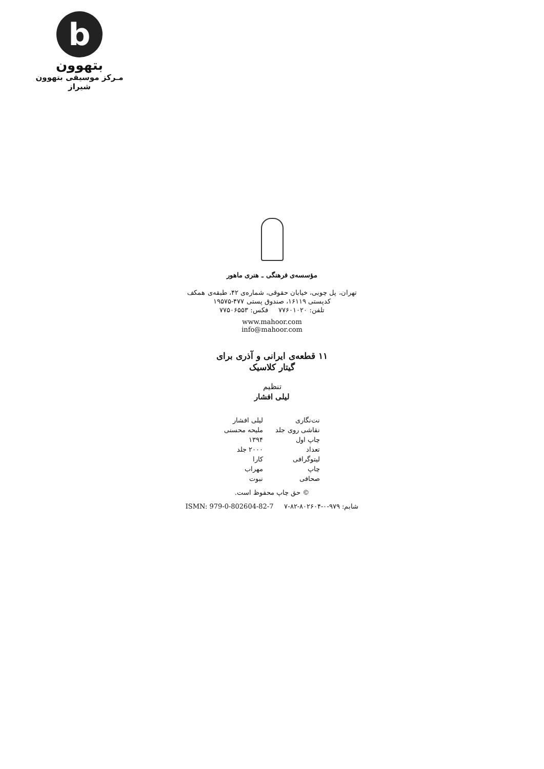b
بتهوون
مـرکز موسیقی بتهوون شیراز
مؤسسه‌ی فرهنگی ـ هنری ماهور
تهران، پل چوبی، خیابان حقوقی، شماره‌ی ۴۲، طبقه‌ی همکف
کدپستی ۱۶۱۱۹، صندوق پستی ۴۷۷-۱۹۵۷۵
تلفن: ۷۷۶۰۱۰۲۰ فکس: ۷۷۵۰۶۵۵۳
www.mahoor.com
info@mahoor.com
۱۱ قطعه‌ی ایرانی و آذری برای
گیتار کلاسیک
تنظیم
لیلی افشار
| نت‌نگاری | لیلی افشار |
| نقاشی روی جلد | ملیحه محسنی |
| چاپ اول | ۱۳۹۴ |
| تعداد | ۲۰۰۰ جلد |
| لیتوگرافی | کارا |
| چاپ | مهراب |
| صحافی | نبوت |
© حق چاپ محفوظ است.
شابم: ۹۷۹-۰-۸۰۲۶۰۴-۸۲-۷ ISMN: 979-0-802604-82-7